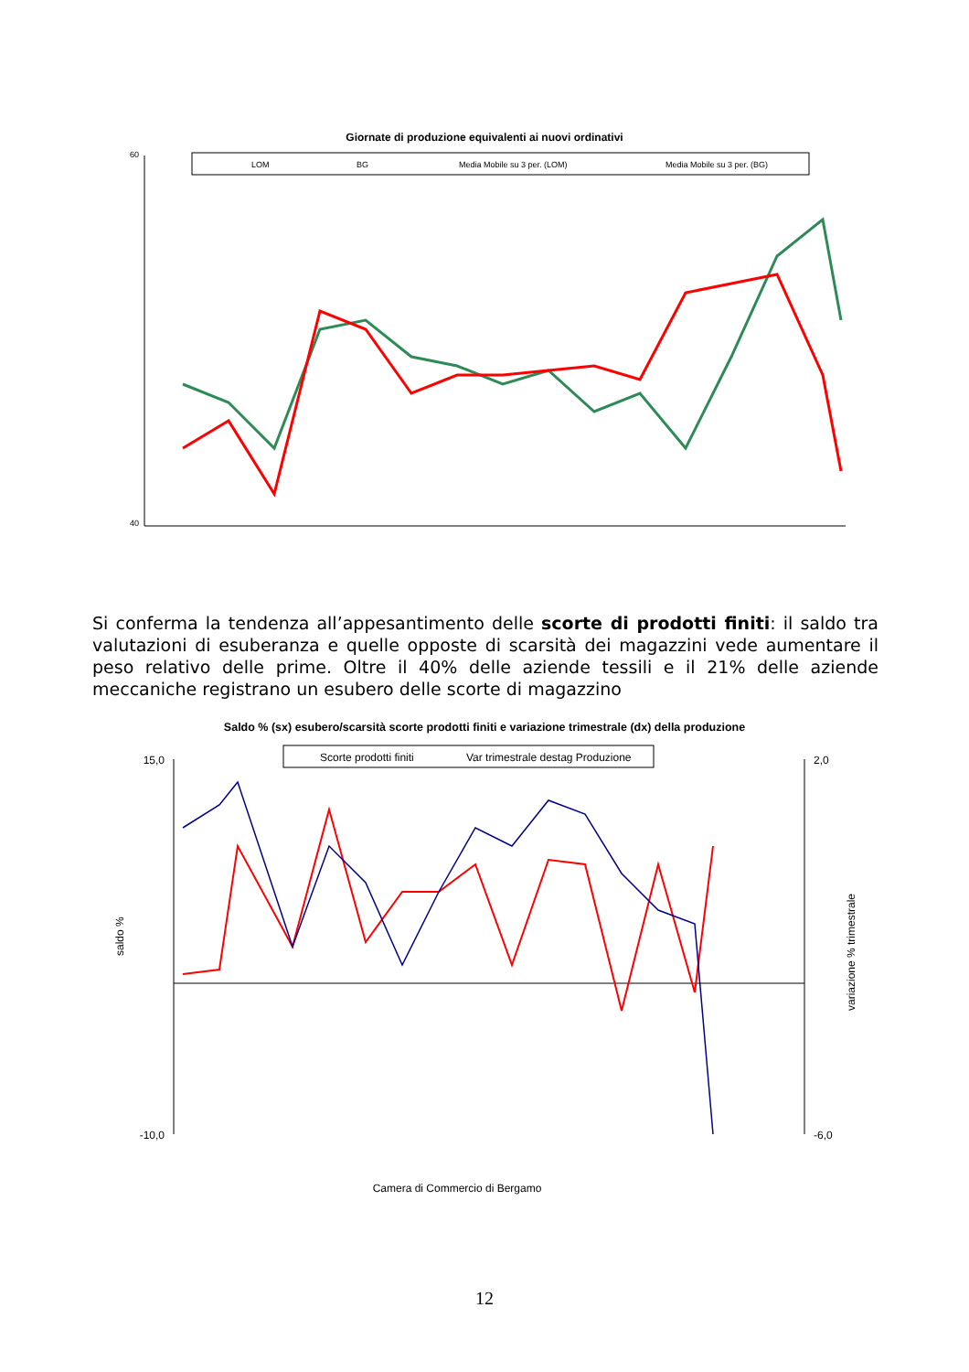Giornate di produzione equivalenti ai nuovi ordinativi
60
40
LOM
BG
Media Mobile su 3 per. (LOM)
Media Mobile su 3 per. (BG)
Si conferma la tendenza all’appesantimento delle scorte di prodotti finiti: il saldo tra valutazioni di esuberanza e quelle opposte di scarsità dei magazzini vede aumentare il peso relativo delle prime. Oltre il 40% delle aziende tessili e il 21% delle aziende meccaniche registrano un esubero delle scorte di magazzino
Saldo % (sx) esubero/scarsità scorte prodotti finiti e variazione trimestrale (dx) della produzione
15,0
-10,0
2,0
-6,0
saldo %
variazione % trimestrale
Scorte prodotti finiti
Var trimestrale destag Produzione
Camera di Commercio di Bergamo
12